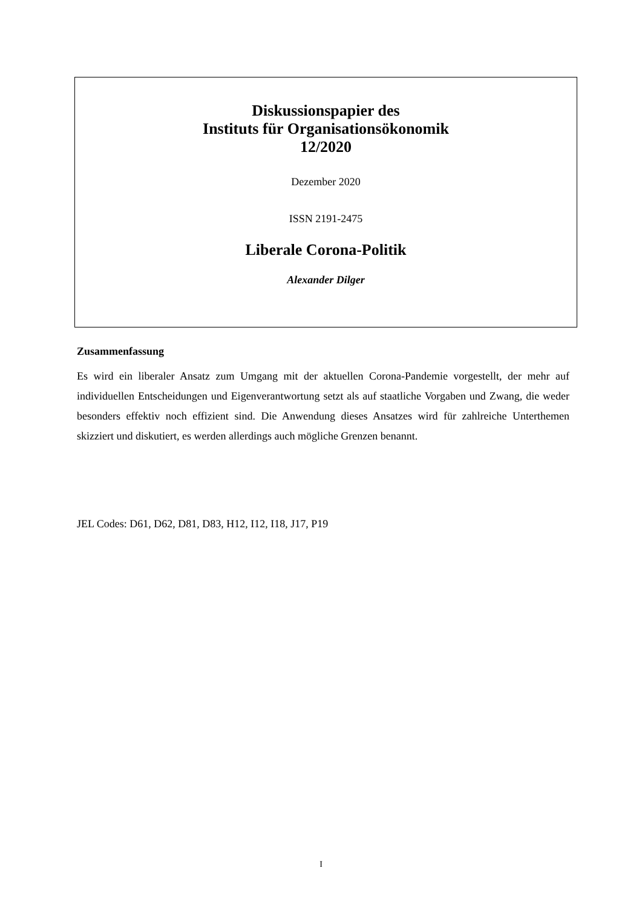Diskussionspapier des
Instituts für Organisationsökonomik
12/2020
Dezember 2020
ISSN 2191-2475
Liberale Corona-Politik
Alexander Dilger
Zusammenfassung
Es wird ein liberaler Ansatz zum Umgang mit der aktuellen Corona-Pandemie vorgestellt, der mehr auf individuellen Entscheidungen und Eigenverantwortung setzt als auf staatliche Vorgaben und Zwang, die weder besonders effektiv noch effizient sind. Die Anwendung dieses Ansatzes wird für zahlreiche Unterthemen skizziert und diskutiert, es werden allerdings auch mögliche Grenzen benannt.
JEL Codes: D61, D62, D81, D83, H12, I12, I18, J17, P19
I